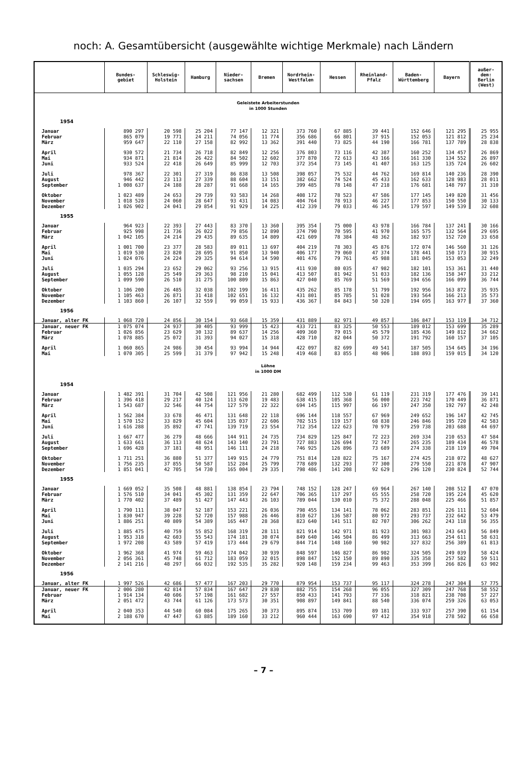noch: A. Gesamtübersicht (ausgewählte wichtige Merkmale) nach Ländern
| | Bundes- gebiet | Schleswig- Holstein | Hamburg | Nieder- sachsen | Bremen | Nordrhein- Westfalen | Hessen | Rheinland- Pfalz | Baden- Württemberg | Bayern | außer- dem: Berlin (West) |
| --- | --- | --- | --- | --- | --- | --- | --- | --- | --- | --- | --- |
| Geleistete Arbeiterstunden in 1000 Stunden | | | | | | | | | | | |
| 1954 | | | | | | | | | | | |
| Januar | 890 297 | 20 598 | 25 204 | 77 147 | 12 321 | 373 760 | 67 885 | 39 441 | 152 646 | 121 295 | 25 955 |
| Februar | 865 079 | 19 771 | 24 211 | 74 056 | 11 774 | 356 686 | 66 801 | 37 915 | 152 053 | 121 812 | 25 234 |
| März | 959 647 | 22 110 | 27 158 | 82 992 | 13 362 | 391 440 | 73 825 | 44 190 | 166 781 | 137 789 | 28 838 |
| April | 930 572 | 21 734 | 26 718 | 82 849 | 12 256 | 376 803 | 73 116 | 42 387 | 160 252 | 134 457 | 26 869 |
| Mai | 934 871 | 21 814 | 26 422 | 84 502 | 12 602 | 377 870 | 72 613 | 43 166 | 161 330 | 134 552 | 26 897 |
| Juni | 933 524 | 22 418 | 26 649 | 85 999 | 12 703 | 372 354 | 73 145 | 41 407 | 163 125 | 135 724 | 26 602 |
| Juli | 978 367 | 22 301 | 27 319 | 86 838 | 13 508 | 398 057 | 75 532 | 44 762 | 169 814 | 140 236 | 28 390 |
| August | 946 442 | 23 113 | 27 339 | 88 604 | 13 151 | 382 662 | 74 524 | 45 433 | 162 633 | 128 983 | 28 011 |
| September | 1 008 637 | 24 188 | 28 287 | 91 668 | 14 165 | 399 485 | 78 148 | 47 218 | 176 681 | 148 797 | 31 310 |
| Oktober | 1 023 489 | 24 653 | 29 739 | 93 583 | 14 268 | 408 172 | 78 523 | 47 586 | 177 145 | 149 820 | 31 456 |
| November | 1 018 528 | 24 060 | 28 647 | 93 431 | 14 083 | 404 764 | 78 913 | 46 227 | 177 853 | 150 550 | 30 133 |
| Dezember | 1 026 902 | 24 041 | 29 854 | 91 929 | 14 225 | 412 339 | 79 033 | 46 345 | 179 597 | 149 539 | 32 608 |
| 1955 | | | | | | | | | | | |
| Januar | 964 923 | 22 393 | 27 443 | 83 370 | 13 360 | 395 354 | 75 000 | 43 978 | 166 784 | 137 241 | 30 166 |
| Februar | 925 998 | 21 736 | 26 022 | 79 856 | 12 890 | 374 790 | 70 595 | 41 970 | 165 575 | 132 564 | 29 695 |
| März | 1 042 105 | 24 214 | 29 435 | 89 635 | 14 809 | 421 609 | 78 384 | 48 362 | 182 937 | 152 720 | 33 658 |
| April | 1 001 700 | 23 377 | 28 583 | 89 011 | 13 697 | 404 219 | 78 303 | 45 876 | 172 074 | 146 560 | 31 126 |
| Mai | 1 019 530 | 23 820 | 28 695 | 91 850 | 13 940 | 406 177 | 79 060 | 47 374 | 178 441 | 150 173 | 30 915 |
| Juni | 1 024 076 | 24 224 | 29 325 | 94 614 | 14 590 | 401 476 | 79 761 | 45 988 | 181 045 | 153 053 | 32 249 |
| Juli | 1 035 294 | 23 652 | 29 062 | 93 256 | 13 915 | 411 930 | 80 035 | 47 982 | 182 101 | 153 361 | 31 440 |
| August | 1 055 128 | 25 549 | 29 363 | 98 210 | 15 041 | 413 507 | 81 942 | 51 033 | 182 136 | 158 347 | 33 212 |
| September | 1 099 590 | 26 510 | 31 275 | 100 809 | 15 863 | 427 040 | 85 769 | 51 569 | 194 656 | 166 099 | 36 744 |
| Oktober | 1 106 200 | 26 485 | 32 038 | 102 199 | 16 411 | 435 262 | 85 178 | 51 799 | 192 956 | 163 872 | 35 935 |
| November | 1 105 463 | 26 871 | 31 418 | 102 651 | 16 132 | 431 801 | 85 785 | 51 028 | 193 564 | 166 213 | 35 573 |
| Dezember | 1 103 860 | 26 107 | 32 559 | 99 059 | 15 933 | 436 367 | 84 843 | 50 320 | 194 695 | 163 977 | 37 360 |
| 1956 | | | | | | | | | | | |
| Januar, alter FK | 1 068 720 | 24 856 | 30 154 | 93 668 | 15 359 | 431 889 | 82 971 | 49 857 | 186 847 | 153 119 | 34 712 |
| Januar, neuer FK | 1 075 074 | 24 937 | 30 405 | 93 999 | 15 423 | 433 721 | 83 325 | 50 553 | 189 012 | 153 699 | 35 289 |
| Februar | 1 026 856 | 23 629 | 30 132 | 89 637 | 14 256 | 409 360 | 79 015 | 45 579 | 185 436 | 149 812 | 34 662 |
| März | 1 078 885 | 25 072 | 31 393 | 94 027 | 15 318 | 428 710 | 82 044 | 50 372 | 191 792 | 160 157 | 37 105 |
| April | 1 060 865 | 24 986 | 30 454 | 93 994 | 14 944 | 422 097 | 82 699 | 49 541 | 187 505 | 154 645 | 34 196 |
| Mai | 1 070 305 | 25 599 | 31 379 | 97 942 | 15 248 | 419 468 | 83 855 | 48 906 | 188 893 | 159 015 | 34 120 |
| Löhne in 1000 DM | | | | | | | | | | | |
| 1954 | | | | | | | | | | | |
| Januar | 1 482 391 | 31 704 | 42 508 | 121 956 | 21 280 | 682 499 | 112 530 | 61 119 | 231 319 | 177 476 | 39 141 |
| Februar | 1 396 418 | 29 217 | 40 124 | 113 620 | 19 483 | 638 415 | 105 368 | 56 000 | 223 742 | 170 449 | 36 871 |
| März | 1 543 687 | 32 546 | 44 754 | 127 579 | 22 322 | 694 145 | 115 997 | 66 197 | 247 350 | 192 797 | 42 248 |
| April | 1 562 384 | 33 678 | 46 471 | 131 648 | 22 118 | 696 144 | 118 557 | 67 969 | 249 652 | 196 147 | 42 745 |
| Mai | 1 570 152 | 33 829 | 45 604 | 135 037 | 22 606 | 702 515 | 119 157 | 68 838 | 246 846 | 195 720 | 42 583 |
| Juni | 1 616 288 | 35 892 | 47 741 | 139 719 | 23 554 | 712 354 | 122 623 | 70 979 | 259 738 | 203 688 | 44 697 |
| Juli | 1 667 477 | 36 279 | 48 666 | 144 911 | 24 735 | 734 829 | 125 847 | 72 223 | 269 334 | 210 653 | 47 584 |
| August | 1 633 661 | 36 113 | 48 624 | 143 140 | 23 791 | 727 883 | 126 694 | 72 747 | 265 235 | 189 434 | 46 578 |
| September | 1 696 428 | 37 181 | 48 951 | 146 111 | 24 218 | 746 925 | 126 896 | 73 689 | 274 338 | 218 119 | 49 704 |
| Oktober | 1 711 251 | 36 880 | 51 377 | 149 915 | 24 779 | 751 814 | 128 822 | 75 167 | 274 425 | 218 072 | 48 627 |
| November | 1 756 235 | 37 855 | 50 587 | 152 284 | 25 799 | 778 689 | 132 293 | 77 300 | 279 550 | 221 878 | 47 907 |
| Dezember | 1 851 041 | 42 705 | 54 730 | 165 004 | 29 335 | 798 486 | 141 208 | 92 629 | 296 120 | 230 824 | 52 744 |
| 1955 | | | | | | | | | | | |
| Januar | 1 669 052 | 35 508 | 48 881 | 138 854 | 23 794 | 748 152 | 128 247 | 69 964 | 267 140 | 208 512 | 47 070 |
| Februar | 1 576 510 | 34 041 | 45 302 | 131 359 | 22 647 | 706 365 | 117 297 | 65 555 | 258 720 | 195 224 | 45 620 |
| März | 1 770 402 | 37 489 | 51 427 | 147 443 | 26 103 | 789 044 | 130 010 | 75 372 | 288 048 | 225 466 | 51 857 |
| April | 1 790 111 | 38 047 | 52 187 | 153 221 | 26 036 | 798 455 | 134 141 | 78 062 | 283 851 | 226 111 | 52 604 |
| Mai | 1 830 947 | 39 228 | 52 720 | 157 988 | 26 446 | 810 627 | 136 587 | 80 972 | 293 737 | 232 642 | 53 479 |
| Juni | 1 886 251 | 40 809 | 54 389 | 165 447 | 28 368 | 823 640 | 141 511 | 82 707 | 306 262 | 243 118 | 56 355 |
| Juli | 1 885 475 | 40 759 | 55 852 | 168 319 | 28 111 | 821 914 | 142 971 | 81 923 | 301 983 | 243 643 | 56 849 |
| August | 1 953 318 | 42 603 | 55 543 | 174 181 | 30 074 | 849 640 | 146 504 | 86 499 | 313 663 | 254 611 | 58 631 |
| September | 1 972 208 | 43 589 | 57 419 | 173 444 | 29 679 | 844 714 | 148 160 | 90 982 | 327 832 | 256 389 | 61 813 |
| Oktober | 1 962 368 | 41 974 | 59 463 | 174 042 | 30 939 | 848 597 | 146 827 | 86 982 | 324 505 | 249 039 | 58 424 |
| November | 2 056 361 | 45 748 | 61 712 | 183 059 | 32 015 | 898 847 | 152 150 | 89 890 | 335 358 | 257 582 | 59 511 |
| Dezember | 2 141 216 | 48 297 | 66 032 | 192 535 | 35 282 | 920 148 | 159 234 | 99 463 | 353 399 | 266 826 | 63 902 |
| 1956 | | | | | | | | | | | |
| Januar, alter FK | 1 997 526 | 42 686 | 57 477 | 167 203 | 29 770 | 879 954 | 153 737 | 95 117 | 324 278 | 247 304 | 57 775 |
| Januar, neuer FK | 2 006 280 | 42 814 | 57 834 | 167 647 | 29 830 | 882 755 | 154 268 | 96 055 | 327 309 | 247 768 | 58 552 |
| Februar | 1 914 134 | 40 606 | 57 198 | 161 682 | 27 557 | 850 433 | 141 793 | 77 336 | 318 821 | 238 708 | 57 227 |
| März | 2 051 472 | 43 744 | 61 126 | 173 573 | 30 351 | 908 897 | 149 841 | 88 540 | 336 074 | 259 326 | 63 053 |
| April | 2 040 353 | 44 540 | 60 084 | 175 265 | 30 373 | 895 874 | 153 709 | 89 181 | 333 937 | 257 390 | 61 154 |
| Mai | 2 188 670 | 47 447 | 63 885 | 189 160 | 33 212 | 960 444 | 163 690 | 97 412 | 354 918 | 278 502 | 66 658 |
– 7 –